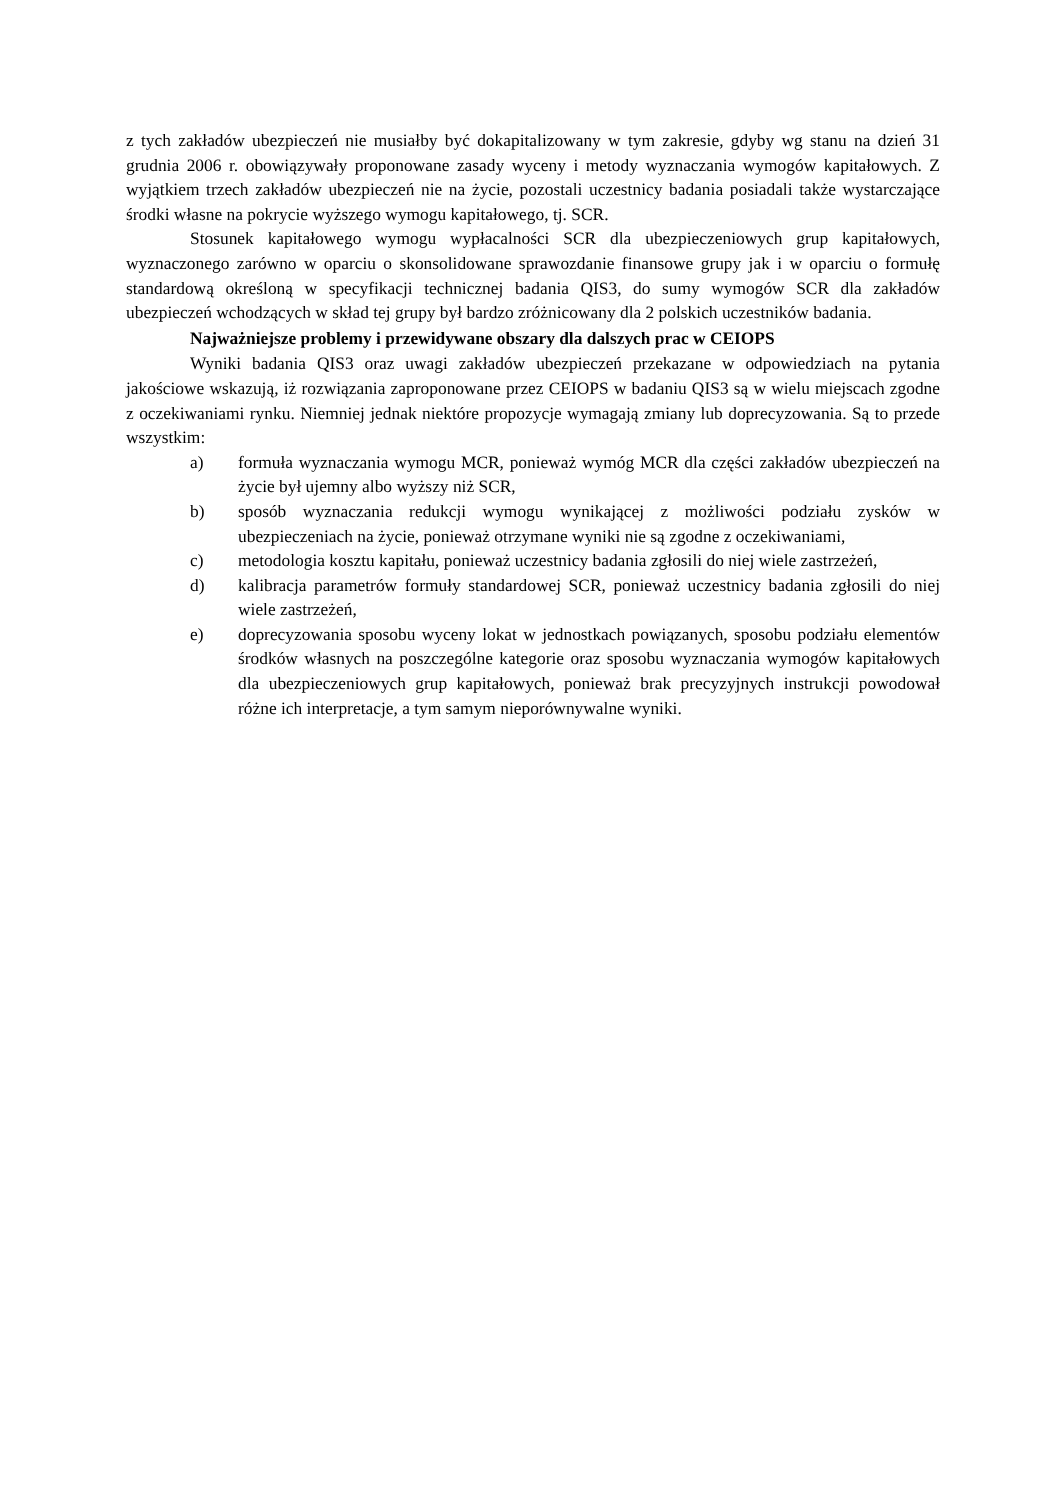z tych zakładów ubezpieczeń nie musiałby być dokapitalizowany w tym zakresie, gdyby wg stanu na dzień 31 grudnia 2006 r. obowiązywały proponowane zasady wyceny i metody wyznaczania wymogów kapitałowych. Z wyjątkiem trzech zakładów ubezpieczeń nie na życie, pozostali uczestnicy badania posiadali także wystarczające środki własne na pokrycie wyższego wymogu kapitałowego, tj. SCR.
Stosunek kapitałowego wymogu wypłacalności SCR dla ubezpieczeniowych grup kapitałowych, wyznaczonego zarówno w oparciu o skonsolidowane sprawozdanie finansowe grupy jak i w oparciu o formułę standardową określoną w specyfikacji technicznej badania QIS3, do sumy wymogów SCR dla zakładów ubezpieczeń wchodzących w skład tej grupy był bardzo zróżnicowany dla 2 polskich uczestników badania.
Najważniejsze problemy i przewidywane obszary dla dalszych prac w CEIOPS
Wyniki badania QIS3 oraz uwagi zakładów ubezpieczeń przekazane w odpowiedziach na pytania jakościowe wskazują, iż rozwiązania zaproponowane przez CEIOPS w badaniu QIS3 są w wielu miejscach zgodne z oczekiwaniami rynku. Niemniej jednak niektóre propozycje wymagają zmiany lub doprecyzowania. Są to przede wszystkim:
a) formuła wyznaczania wymogu MCR, ponieważ wymóg MCR dla części zakładów ubezpieczeń na życie był ujemny albo wyższy niż SCR,
b) sposób wyznaczania redukcji wymogu wynikającej z możliwości podziału zysków w ubezpieczeniach na życie, ponieważ otrzymane wyniki nie są zgodne z oczekiwaniami,
c) metodologia kosztu kapitału, ponieważ uczestnicy badania zgłosili do niej wiele zastrzeżeń,
d) kalibracja parametrów formuły standardowej SCR, ponieważ uczestnicy badania zgłosili do niej wiele zastrzeżeń,
e) doprecyzowania sposobu wyceny lokat w jednostkach powiązanych, sposobu podziału elementów środków własnych na poszczególne kategorie oraz sposobu wyznaczania wymogów kapitałowych dla ubezpieczeniowych grup kapitałowych, ponieważ brak precyzyjnych instrukcji powodował różne ich interpretacje, a tym samym nieporównywalne wyniki.